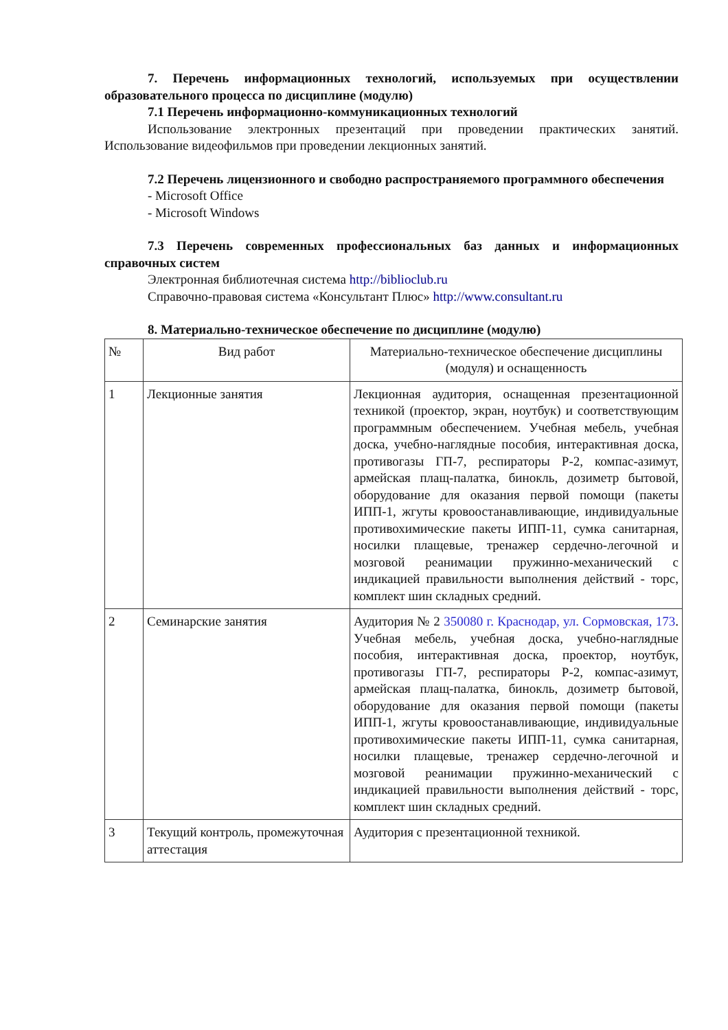7. Перечень информационных технологий, используемых при осуществлении образовательного процесса по дисциплине (модулю)
7.1 Перечень информационно-коммуникационных технологий
Использование электронных презентаций при проведении практических занятий. Использование видеофильмов при проведении лекционных занятий.
7.2 Перечень лицензионного и свободно распространяемого программного обеспечения
- Microsoft Office
- Microsoft Windows
7.3 Перечень современных профессиональных баз данных и информационных справочных систем
Электронная библиотечная система http://biblioclub.ru
Справочно-правовая система «Консультант Плюс» http://www.consultant.ru
8. Материально-техническое обеспечение по дисциплине (модулю)
| № | Вид работ | Материально-техническое обеспечение дисциплины (модуля) и оснащенность |
| 1 | Лекционные занятия | Лекционная аудитория, оснащенная презентационной техникой (проектор, экран, ноутбук) и соответствующим программным обеспечением. Учебная мебель, учебная доска, учебно-наглядные пособия, интерактивная доска, противогазы ГП-7, респираторы Р-2, компас-азимут, армейская плащ-палатка, бинокль, дозиметр бытовой, оборудование для оказания первой помощи (пакеты ИПП-1, жгуты кровоостанавливающие, индивидуальные противохимические пакеты ИПП-11, сумка санитарная, носилки плащевые, тренажер сердечно-легочной и мозговой реанимации пружинно-механический с индикацией правильности выполнения действий - торс, комплект шин складных средний. |
| 2 | Семинарские занятия | Аудитория № 2 350080 г. Краснодар, ул. Сормовская, 173 . Учебная мебель, учебная доска, учебно-наглядные пособия, интерактивная доска, проектор, ноутбук, противогазы ГП-7, респираторы Р-2, компас-азимут, армейская плащ-палатка, бинокль, дозиметр бытовой, оборудование для оказания первой помощи (пакеты ИПП-1, жгуты кровоостанавливающие, индивидуальные противохимические пакеты ИПП-11, сумка санитарная, носилки плащевые, тренажер сердечно-легочной и мозговой реанимации пружинно-механический с индикацией правильности выполнения действий - торс, комплект шин складных средний. |
| 3 | Текущий контроль, промежуточная аттестация | Аудитория с презентационной техникой. |